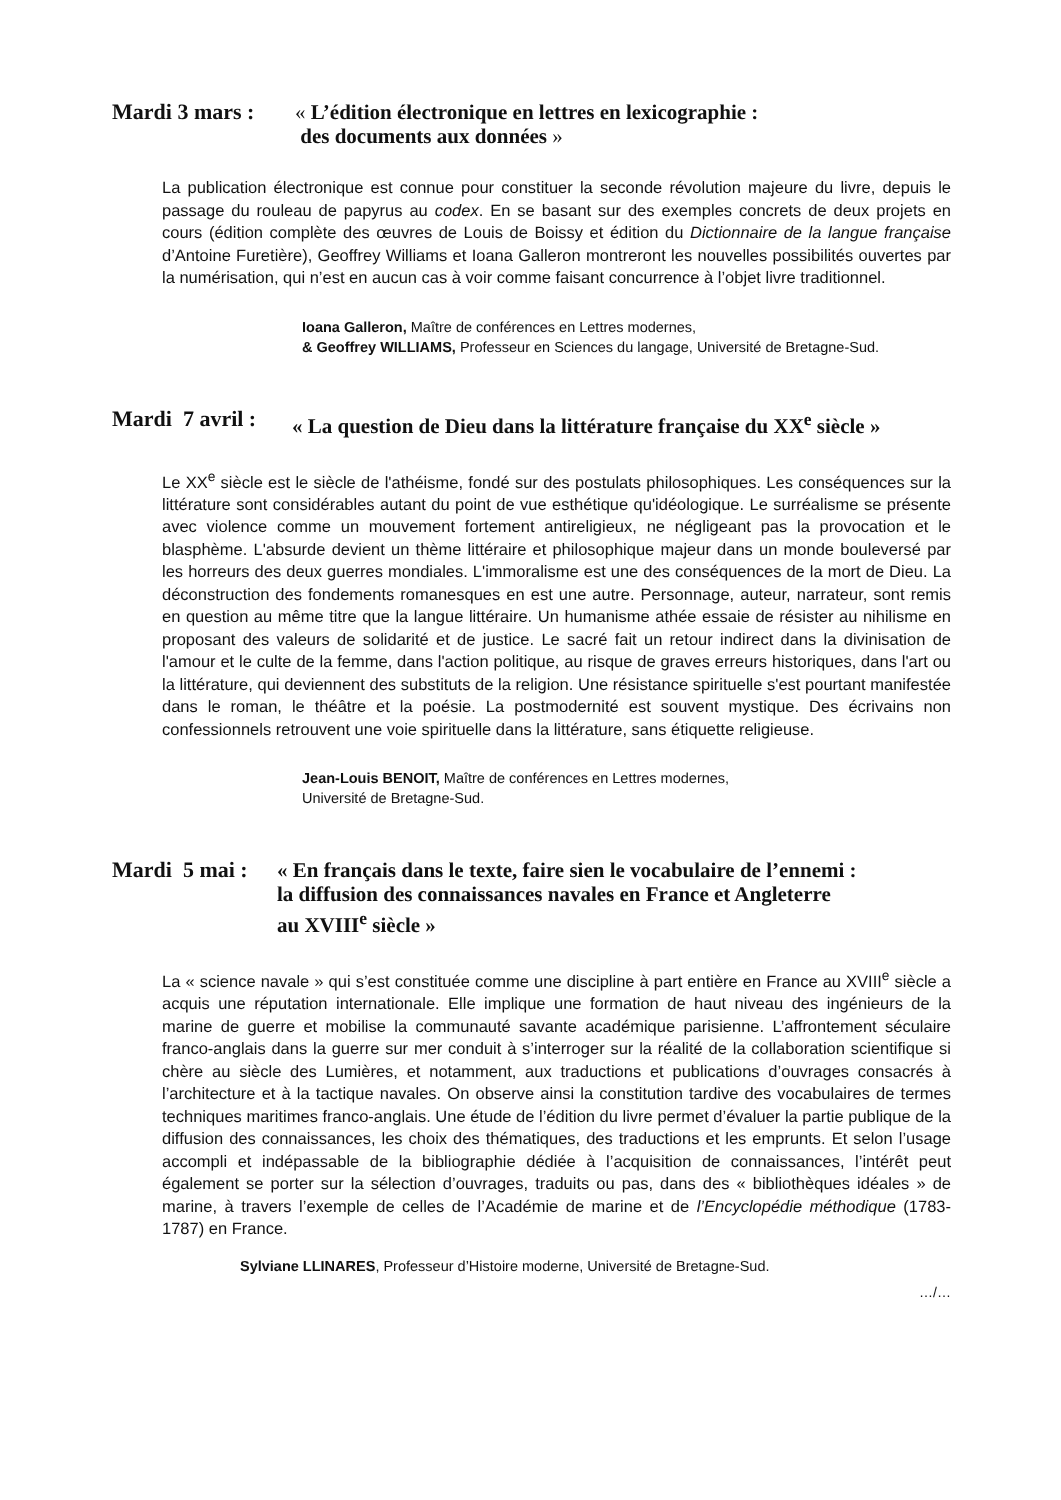Mardi 3 mars : « L’édition électronique en lettres en lexicographie :
des documents aux données »
La publication électronique est connue pour constituer la seconde révolution majeure du livre, depuis le passage du rouleau de papyrus au codex. En se basant sur des exemples concrets de deux projets en cours (édition complète des œuvres de Louis de Boissy et édition du Dictionnaire de la langue française d’Antoine Furetière), Geoffrey Williams et Ioana Galleron montreront les nouvelles possibilités ouvertes par la numérisation, qui n’est en aucun cas à voir comme faisant concurrence à l’objet livre traditionnel.
Ioana Galleron, Maître de conférences en Lettres modernes,
& Geoffrey WILLIAMS, Professeur en Sciences du langage, Université de Bretagne-Sud.
Mardi 7 avril : « La question de Dieu dans la littérature française du XX<sup>e</sup> siècle »
Le XX<sup>e</sup> siècle est le siècle de l'athéisme, fondé sur des postulats philosophiques. Les conséquences sur la littérature sont considérables autant du point de vue esthétique qu'idéologique. Le surréalisme se présente avec violence comme un mouvement fortement antireligieux, ne négligeant pas la provocation et le blasphème. L'absurde devient un thème littéraire et philosophique majeur dans un monde bouleversé par les horreurs des deux guerres mondiales. L'immoralisme est une des conséquences de la mort de Dieu. La déconstruction des fondements romanesques en est une autre. Personnage, auteur, narrateur, sont remis en question au même titre que la langue littéraire. Un humanisme athée essaie de résister au nihilisme en proposant des valeurs de solidarité et de justice. Le sacré fait un retour indirect dans la divinisation de l'amour et le culte de la femme, dans l'action politique, au risque de graves erreurs historiques, dans l'art ou la littérature, qui deviennent des substituts de la religion. Une résistance spirituelle s'est pourtant manifestée dans le roman, le théâtre et la poésie. La postmodernité est souvent mystique. Des écrivains non confessionnels retrouvent une voie spirituelle dans la littérature, sans étiquette religieuse.
Jean-Louis BENOIT, Maître de conférences en Lettres modernes,
Université de Bretagne-Sud.
Mardi 5 mai : « En français dans le texte, faire sien le vocabulaire de l’ennemi :
la diffusion des connaissances navales en France et Angleterre
au XVIII<sup>e</sup> siècle »
La « science navale » qui s’est constituée comme une discipline à part entière en France au XVIII<sup>e</sup> siècle a acquis une réputation internationale. Elle implique une formation de haut niveau des ingénieurs de la marine de guerre et mobilise la communauté savante académique parisienne. L’affrontement séculaire franco-anglais dans la guerre sur mer conduit à s’interroger sur la réalité de la collaboration scientifique si chère au siècle des Lumières, et notamment, aux traductions et publications d’ouvrages consacrés à l’architecture et à la tactique navales. On observe ainsi la constitution tardive des vocabulaires de termes techniques maritimes franco-anglais. Une étude de l’édition du livre permet d’évaluer la partie publique de la diffusion des connaissances, les choix des thématiques, des traductions et les emprunts. Et selon l’usage accompli et indépassable de la bibliographie dédiée à l’acquisition de connaissances, l’intérêt peut également se porter sur la sélection d’ouvrages, traduits ou pas, dans des « bibliothèques idéales » de marine, à travers l’exemple de celles de l’Académie de marine et de l’Encyclopédie méthodique (1783-1787) en France.
Sylviane LLINARES, Professeur d’Histoire moderne, Université de Bretagne-Sud.
…/…